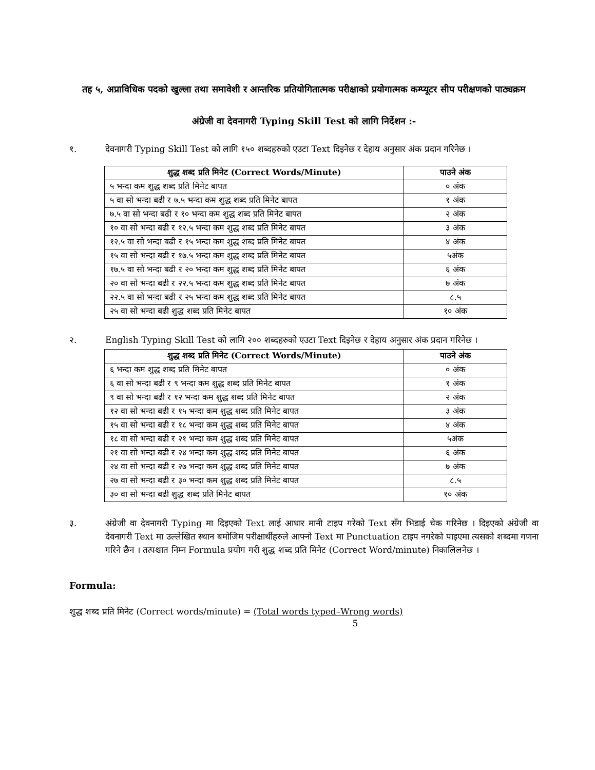तह ५, अप्राविधिक पदको खुल्ला तथा समावेशी र आन्तरिक प्रतियोगितात्मक परीक्षाको प्रयोगात्मक कम्प्यूटर सीप परीक्षणको पाठ्यक्रम
अंग्रेजी वा देवनागरी Typing Skill Test को लागि निर्देशन :-
१. देवनागरी Typing Skill Test को लागि १५० शब्दहरुको एउटा Text दिइनेछ र देहाय अनुसार अंक प्रदान गरिनेछ ।
| शुद्ध शब्द प्रति मिनेट (Correct Words/Minute) | पाउने अंक |
| --- | --- |
| ५ भन्दा कम शुद्ध शब्द प्रति मिनेट बापत | ० अंक |
| ५ वा सो भन्दा बढी र ७.५ भन्दा कम शुद्ध शब्द प्रति मिनेट बापत | १ अंक |
| ७.५ वा सो भन्दा बढी र १० भन्दा कम शुद्ध शब्द प्रति मिनेट बापत | २ अंक |
| १० वा सो भन्दा बढी र १२.५ भन्दा कम शुद्ध शब्द प्रति मिनेट बापत | ३ अंक |
| १२.५ वा सो भन्दा बढी र १५ भन्दा कम शुद्ध शब्द प्रति मिनेट बापत | ४ अंक |
| १५ वा सो भन्दा बढी र १७.५ भन्दा कम शुद्ध शब्द प्रति मिनेट बापत | ५अंक |
| १७.५ वा सो भन्दा बढी र २० भन्दा कम शुद्ध शब्द प्रति मिनेट बापत | ६ अंक |
| २० वा सो भन्दा बढी र २२.५ भन्दा कम शुद्ध शब्द प्रति मिनेट बापत | ७ अंक |
| २२.५ वा सो भन्दा बढी र २५ भन्दा कम शुद्ध शब्द प्रति मिनेट बापत | ८.५ |
| २५ वा सो भन्दा बढी शुद्ध शब्द प्रति मिनेट बापत | १० अंक |
२. English Typing Skill Test को लागि २०० शब्दहरुको एउटा Text दिइनेछ र देहाय अनुसार अंक प्रदान गरिनेछ ।
| शुद्ध शब्द प्रति मिनेट (Correct Words/Minute) | पाउने अंक |
| --- | --- |
| ६ भन्दा कम शुद्ध शब्द प्रति मिनेट बापत | ० अंक |
| ६ वा सो भन्दा बढी र ९ भन्दा कम शुद्ध शब्द प्रति मिनेट बापत | १ अंक |
| ९ वा सो भन्दा बढी र १२ भन्दा कम शुद्ध शब्द प्रति मिनेट बापत | २ अंक |
| १२ वा सो भन्दा बढी र १५ भन्दा कम शुद्ध शब्द प्रति मिनेट बापत | ३ अंक |
| १५ वा सो भन्दा बढी र १८ भन्दा कम शुद्ध शब्द प्रति मिनेट बापत | ४ अंक |
| १८ वा सो भन्दा बढी र २१ भन्दा कम शुद्ध शब्द प्रति मिनेट बापत | ५अंक |
| २१ वा सो भन्दा बढी र २४ भन्दा कम शुद्ध शब्द प्रति मिनेट बापत | ६ अंक |
| २४ वा सो भन्दा बढी र २७ भन्दा कम शुद्ध शब्द प्रति मिनेट बापत | ७ अंक |
| २७ वा सो भन्दा बढी र ३० भन्दा कम शुद्ध शब्द प्रति मिनेट बापत | ८.५ |
| ३० वा सो भन्दा बढी शुद्ध शब्द प्रति मिनेट बापत | १० अंक |
३. अंग्रेजी वा देवनागरी Typing मा दिइएको Text लाई आधार मानी टाइप गरेको Text सँग भिडाई चेक गरिनेछ । दिइएको अंग्रेजी वा देवनागरी Text मा उल्लेखित स्थान बमोजिम परीक्षार्थीहरुले आफ्नो Text मा Punctuation टाइप नगरेको पाइएमा त्यसको शब्दमा गणना गरिने छैन । तत्पश्चात निम्न Formula प्रयोग गरी शुद्ध शब्द प्रति मिनेट (Correct Word/minute) निकालिलनेछ ।
Formula:
शुद्ध शब्द प्रति मिनेट (Correct words/minute) = (Total words typed–Wrong words)
5